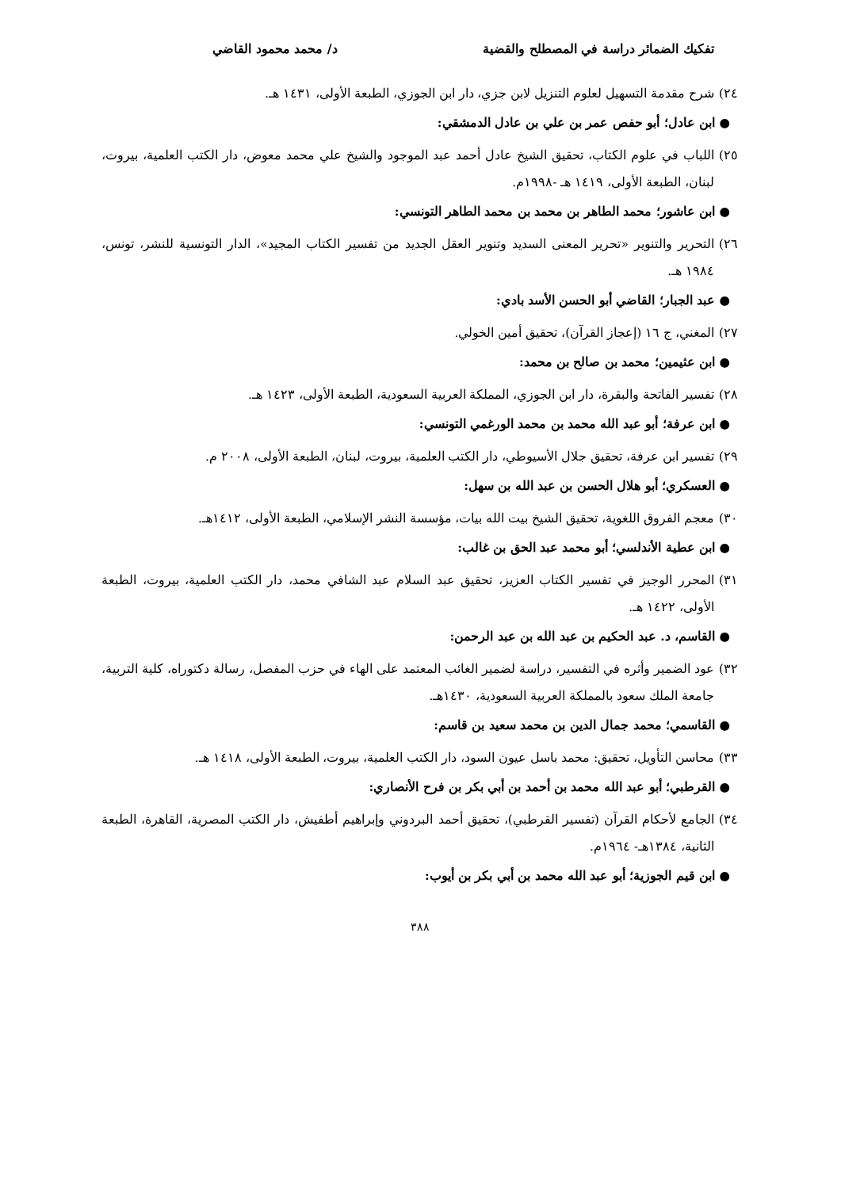تفكيك الضمائر دراسة في المصطلح والقضية د/ محمد محمود القاضي
٢٤) شرح مقدمة التسهيل لعلوم التنزيل لابن جزي، دار ابن الجوزي، الطبعة الأولى، ١٤٣١ هـ.
● ابن عادل؛ أبو حفص عمر بن علي بن عادل الدمشقي:
٢٥) اللباب في علوم الكتاب، تحقيق الشيخ عادل أحمد عبد الموجود والشيخ علي محمد معوض، دار الكتب العلمية، بيروت، لبنان، الطبعة الأولى، ١٤١٩ هـ -١٩٩٨م.
● ابن عاشور؛ محمد الطاهر بن محمد بن محمد الطاهر التونسي:
٢٦) التحرير والتنوير «تحرير المعنى السديد وتنوير العقل الجديد من تفسير الكتاب المجيد»، الدار التونسية للنشر، تونس، ١٩٨٤ هـ.
● عبد الجبار؛ القاضي أبو الحسن الأسد بادي:
٢٧) المغني، ج ١٦ (إعجاز القرآن)، تحقيق أمين الخولي.
● ابن عثيمين؛ محمد بن صالح بن محمد:
٢٨) تفسير الفاتحة والبقرة، دار ابن الجوزي، المملكة العربية السعودية، الطبعة الأولى، ١٤٢٣ هـ.
● ابن عرفة؛ أبو عبد الله محمد بن محمد الورغمي التونسي:
٢٩) تفسير ابن عرفة، تحقيق جلال الأسيوطي، دار الكتب العلمية، بيروت، لبنان، الطبعة الأولى، ٢٠٠٨ م.
● العسكري؛ أبو هلال الحسن بن عبد الله بن سهل:
٣٠) معجم الفروق اللغوية، تحقيق الشيخ بيت الله بيات، مؤسسة النشر الإسلامي، الطبعة الأولى، ١٤١٢هـ.
● ابن عطية الأندلسي؛ أبو محمد عبد الحق بن غالب:
٣١) المحرر الوجيز في تفسير الكتاب العزيز، تحقيق عبد السلام عبد الشافي محمد، دار الكتب العلمية، بيروت، الطبعة الأولى، ١٤٢٢ هـ.
● القاسم، د. عبد الحكيم بن عبد الله بن عبد الرحمن:
٣٢) عود الضمير وأثره في التفسير، دراسة لضمير الغائب المعتمد على الهاء في حزب المفصل، رسالة دكتوراه، كلية التربية، جامعة الملك سعود بالمملكة العربية السعودية، ١٤٣٠هـ.
● القاسمي؛ محمد جمال الدين بن محمد سعيد بن قاسم:
٣٣) محاسن التأويل، تحقيق: محمد باسل عيون السود، دار الكتب العلمية، بيروت، الطبعة الأولى، ١٤١٨ هـ.
● القرطبي؛ أبو عبد الله محمد بن أحمد بن أبي بكر بن فرح الأنصاري:
٣٤) الجامع لأحكام القرآن (تفسير القرطبي)، تحقيق أحمد البردوني وإبراهيم أطفيش، دار الكتب المصرية، القاهرة، الطبعة الثانية، ١٣٨٤هـ- ١٩٦٤م.
● ابن قيم الجوزية؛ أبو عبد الله محمد بن أبي بكر بن أيوب:
٣٨٨